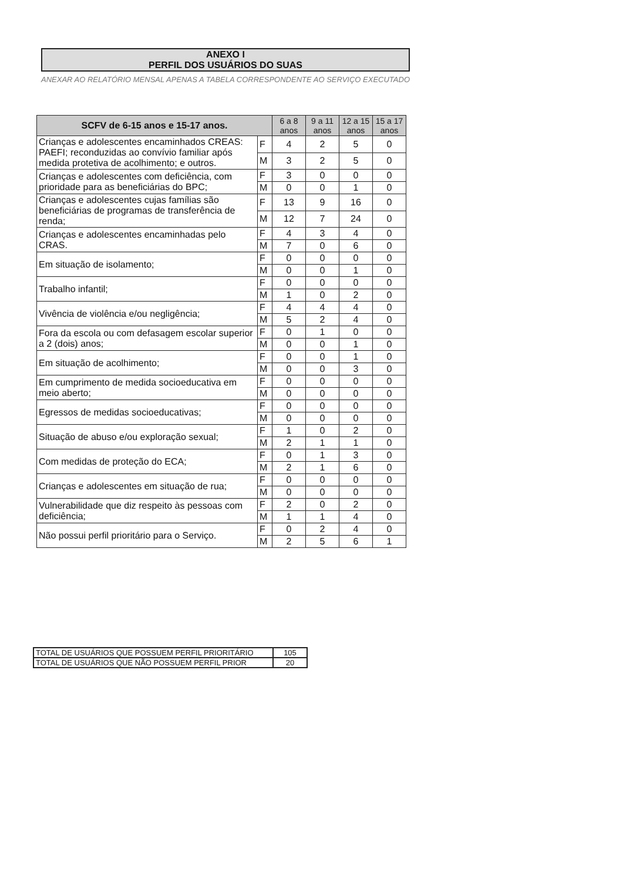ANEXO I
PERFIL DOS USUÁRIOS DO SUAS
ANEXAR AO RELATÓRIO MENSAL APENAS A TABELA CORRESPONDENTE AO SERVIÇO EXECUTADO
| SCFV de 6-15 anos e 15-17 anos. | | 6 a 8 anos | 9 a 11 anos | 12 a 15 anos | 15 a 17 anos |
| --- | --- | --- | --- | --- | --- |
| Crianças e adolescentes encaminhados CREAS: PAEFI; reconduzidas ao convívio familiar após medida protetiva de acolhimento; e outros. | F | 4 | 2 | 5 | 0 |
| | M | 3 | 2 | 5 | 0 |
| Crianças e adolescentes com deficiência, com prioridade para as beneficiárias do BPC; | F | 3 | 0 | 0 | 0 |
| | M | 0 | 0 | 1 | 0 |
| Crianças e adolescentes cujas famílias são beneficiárias de programas de transferência de renda; | F | 13 | 9 | 16 | 0 |
| | M | 12 | 7 | 24 | 0 |
| Crianças e adolescentes encaminhadas pelo CRAS. | F | 4 | 3 | 4 | 0 |
| | M | 7 | 0 | 6 | 0 |
| Em situação de isolamento; | F | 0 | 0 | 0 | 0 |
| | M | 0 | 0 | 1 | 0 |
| Trabalho infantil; | F | 0 | 0 | 0 | 0 |
| | M | 1 | 0 | 2 | 0 |
| Vivência de violência e/ou negligência; | F | 4 | 4 | 4 | 0 |
| | M | 5 | 2 | 4 | 0 |
| Fora da escola ou com defasagem escolar superior a 2 (dois) anos; | F | 0 | 1 | 0 | 0 |
| | M | 0 | 0 | 1 | 0 |
| Em situação de acolhimento; | F | 0 | 0 | 1 | 0 |
| | M | 0 | 0 | 3 | 0 |
| Em cumprimento de medida socioeducativa em meio aberto; | F | 0 | 0 | 0 | 0 |
| | M | 0 | 0 | 0 | 0 |
| Egressos de medidas socioeducativas; | F | 0 | 0 | 0 | 0 |
| | M | 0 | 0 | 0 | 0 |
| Situação de abuso e/ou exploração sexual; | F | 1 | 0 | 2 | 0 |
| | M | 2 | 1 | 1 | 0 |
| Com medidas de proteção do ECA; | F | 0 | 1 | 3 | 0 |
| | M | 2 | 1 | 6 | 0 |
| Crianças e adolescentes em situação de rua; | F | 0 | 0 | 0 | 0 |
| | M | 0 | 0 | 0 | 0 |
| Vulnerabilidade que diz respeito às pessoas com deficiência; | F | 2 | 0 | 2 | 0 |
| | M | 1 | 1 | 4 | 0 |
| Não possui perfil prioritário para o Serviço. | F | 0 | 2 | 4 | 0 |
| | M | 2 | 5 | 6 | 1 |
| TOTAL DE USUÁRIOS QUE POSSUEM PERFIL PRIORITÁRIO | 105 |
| TOTAL DE USUÁRIOS QUE NÃO POSSUEM PERFIL PRIOR | 20 |